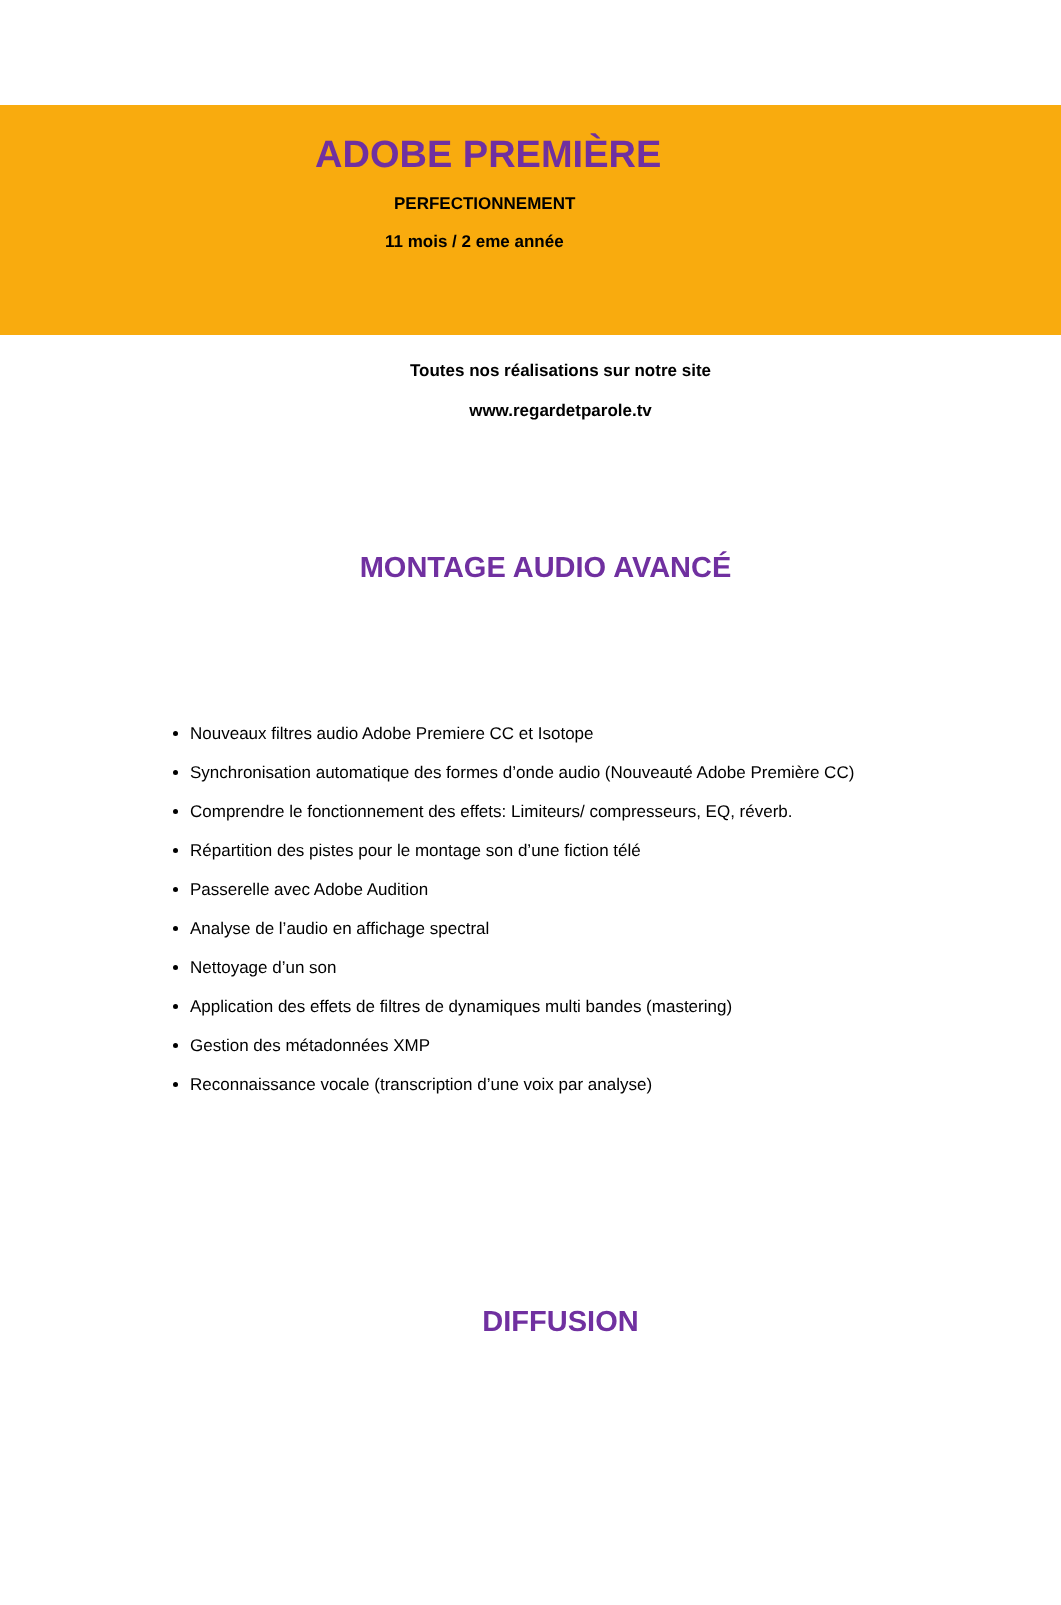ADOBE PREMIÈRE
PERFECTIONNEMENT
11 mois / 2 eme année
Toutes nos réalisations sur notre site
www.regardetparole.tv
MONTAGE AUDIO AVANCÉ
Nouveaux filtres audio Adobe Premiere CC et Isotope
Synchronisation automatique des formes d’onde audio (Nouveauté Adobe Première CC)
Comprendre le fonctionnement des effets: Limiteurs/ compresseurs, EQ, réverb.
Répartition des pistes pour le montage son d’une fiction télé
Passerelle avec Adobe Audition
Analyse de l’audio en affichage spectral
Nettoyage d’un son
Application des effets de filtres de dynamiques multi bandes (mastering)
Gestion des métadonnées XMP
Reconnaissance vocale (transcription d’une voix par analyse)
DIFFUSION